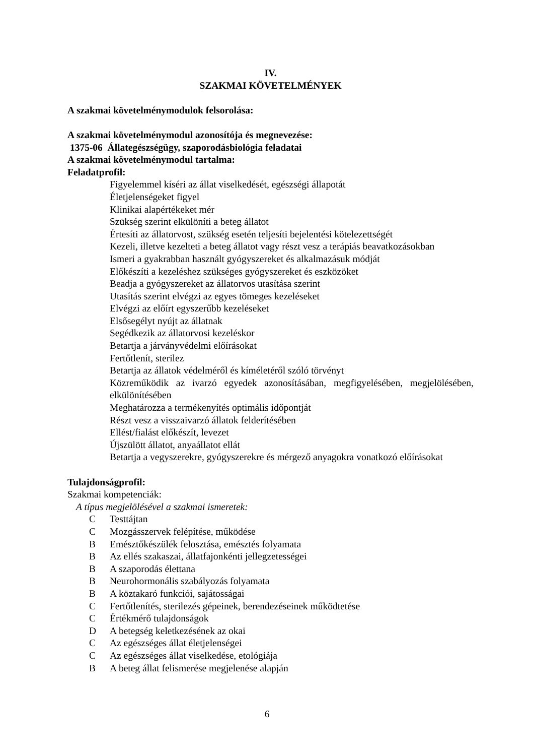IV.
SZAKMAI KÖVETELMÉNYEK
A szakmai követelménymodulok felsorolása:
A szakmai követelménymodul azonosítója és megnevezése:
1375-06 Állategészségügy, szaporodásbiológia feladatai
A szakmai követelménymodul tartalma:
Feladatprofil:
Figyelemmel kíséri az állat viselkedését, egészségi állapotát
Életjelenségeket figyel
Klinikai alapértékeket mér
Szükség szerint elkülöníti a beteg állatot
Értesíti az állatorvost, szükség esetén teljesíti bejelentési kötelezettségét
Kezeli, illetve kezelteti a beteg állatot vagy részt vesz a terápiás beavatkozásokban
Ismeri a gyakrabban használt gyógyszereket és alkalmazásuk módját
Előkészíti a kezeléshez szükséges gyógyszereket és eszközöket
Beadja a gyógyszereket az állatorvos utasítása szerint
Utasítás szerint elvégzi az egyes tömeges kezeléseket
Elvégzi az előírt egyszerűbb kezeléseket
Elsősegélyt nyújt az állatnak
Segédkezik az állatorvosi kezeléskor
Betartja a járványvédelmi előírásokat
Fertőtlenít, sterilez
Betartja az állatok védelméről és kíméletéről szóló törvényt
Közreműködik az ivarzó egyedek azonosításában, megfigyelésében, megjelölésében, elkülönítésében
Meghatározza a termékenyítés optimális időpontját
Részt vesz a visszaivarzó állatok felderítésében
Ellést/fialást előkészít, levezet
Újszülött állatot, anyaállatot ellát
Betartja a vegyszerekre, gyógyszerekre és mérgező anyagokra vonatkozó előírásokat
Tulajdonságprofil:
Szakmai kompetenciák:
A típus megjelölésével a szakmai ismeretek:
C Testtájtan
C Mozgásszervek felépítése, működése
B Emésztőkészülék felosztása, emésztés folyamata
B Az ellés szakaszai, állatfajonkénti jellegzetességei
B A szaporodás élettana
B Neurohormonális szabályozás folyamata
B A köztakaró funkciói, sajátosságai
C Fertőtlenítés, sterilezés gépeinek, berendezéseinek működtetése
C Értékmérő tulajdonságok
D A betegség keletkezésének az okai
C Az egészséges állat életjelenségei
C Az egészséges állat viselkedése, etológiája
B A beteg állat felismerése megjelenése alapján
6